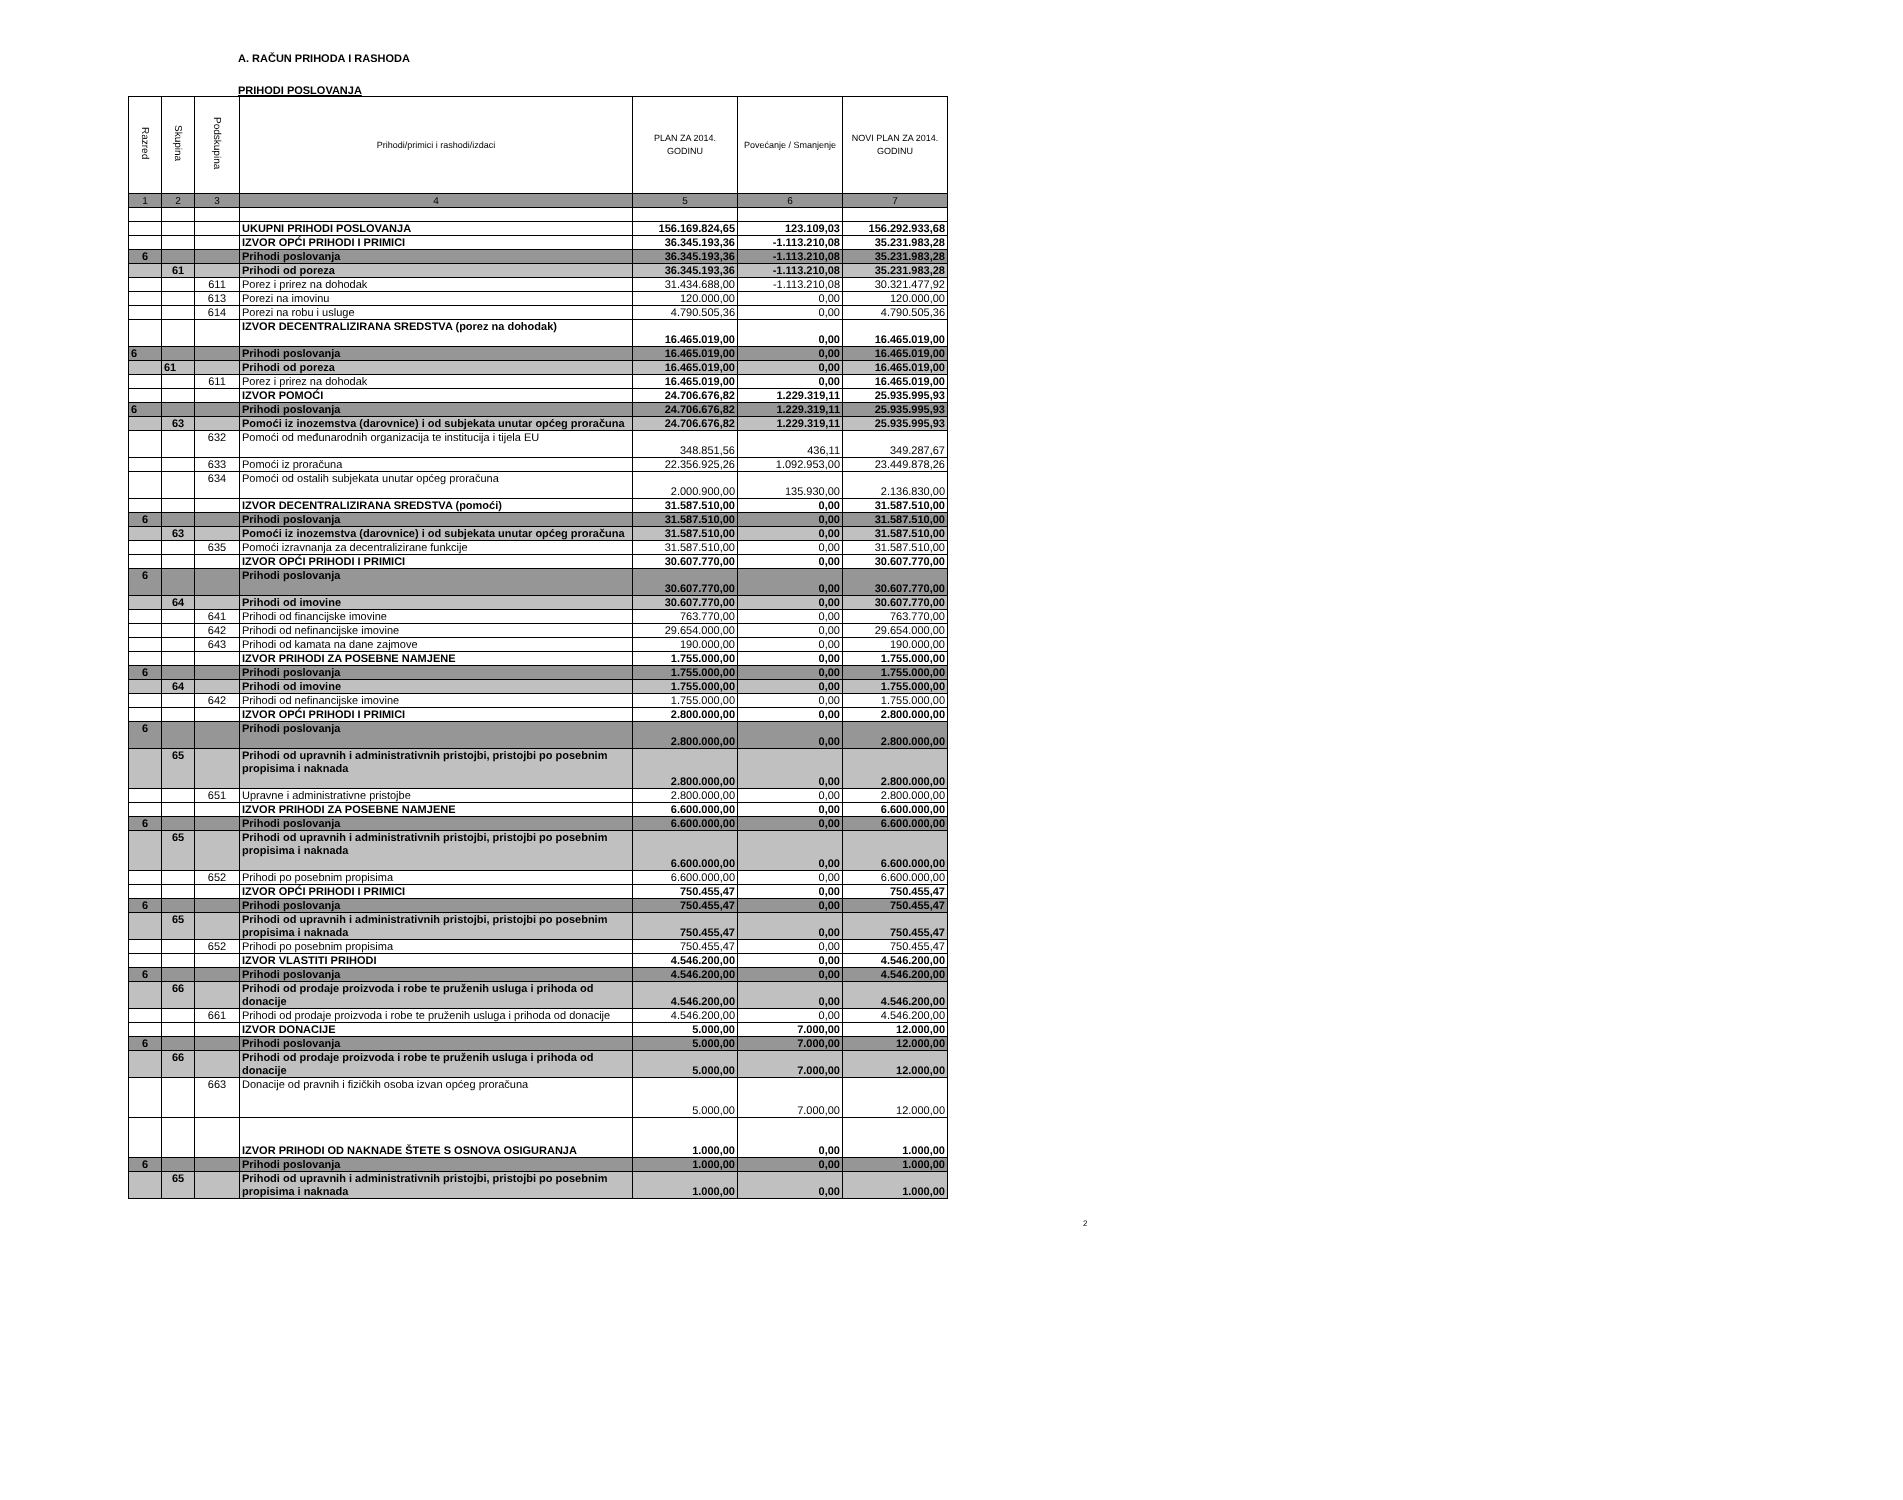A. RAČUN PRIHODA I RASHODA
PRIHODI POSLOVANJA
| Razred | Skupina | Podskupina | Prihodi/primici i rashodi/izdaci | PLAN ZA 2014. GODINU | Povećanje / Smanjenje | NOVI PLAN ZA 2014. GODINU |
| --- | --- | --- | --- | --- | --- | --- |
| 1 | 2 | 3 | 4 | 5 | 6 | 7 |
| | | | UKUPNI PRIHODI POSLOVANJA | 156.169.824,65 | 123.109,03 | 156.292.933,68 |
| | | | IZVOR OPĆI PRIHODI I PRIMICI | 36.345.193,36 | -1.113.210,08 | 35.231.983,28 |
| 6 | | | Prihodi poslovanja | 36.345.193,36 | -1.113.210,08 | 35.231.983,28 |
| | 61 | | Prihodi od poreza | 36.345.193,36 | -1.113.210,08 | 35.231.983,28 |
| | | 611 | Porez i prirez na dohodak | 31.434.688,00 | -1.113.210,08 | 30.321.477,92 |
| | | 613 | Porezi na imovinu | 120.000,00 | 0,00 | 120.000,00 |
| | | 614 | Porezi na robu i usluge | 4.790.505,36 | 0,00 | 4.790.505,36 |
| | | | IZVOR DECENTRALIZIRANA SREDSTVA (porez na dohodak) | 16.465.019,00 | 0,00 | 16.465.019,00 |
| 6 | | | Prihodi poslovanja | 16.465.019,00 | 0,00 | 16.465.019,00 |
| | 61 | | Prihodi od poreza | 16.465.019,00 | 0,00 | 16.465.019,00 |
| | | 611 | Porez i prirez na dohodak | 16.465.019,00 | 0,00 | 16.465.019,00 |
| | | | IZVOR POMOĆI | 24.706.676,82 | 1.229.319,11 | 25.935.995,93 |
| 6 | | | Prihodi poslovanja | 24.706.676,82 | 1.229.319,11 | 25.935.995,93 |
| | 63 | | Pomoći iz inozemstva (darovnice) i od subjekata unutar općeg proračuna | 24.706.676,82 | 1.229.319,11 | 25.935.995,93 |
| | | 632 | Pomoći od međunarodnih organizacija te institucija i tijela EU | 348.851,56 | 436,11 | 349.287,67 |
| | | 633 | Pomoći iz proračuna | 22.356.925,26 | 1.092.953,00 | 23.449.878,26 |
| | | 634 | Pomoći od ostalih subjekata unutar općeg proračuna | 2.000.900,00 | 135.930,00 | 2.136.830,00 |
| | | | IZVOR DECENTRALIZIRANA SREDSTVA (pomoći) | 31.587.510,00 | 0,00 | 31.587.510,00 |
| 6 | | | Prihodi poslovanja | 31.587.510,00 | 0,00 | 31.587.510,00 |
| | 63 | | Pomoći iz inozemstva (darovnice) i od subjekata unutar općeg proračuna | 31.587.510,00 | 0,00 | 31.587.510,00 |
| | | 635 | Pomoći izravnanja za decentralizirane funkcije | 31.587.510,00 | 0,00 | 31.587.510,00 |
| | | | IZVOR OPĆI PRIHODI I PRIMICI | 30.607.770,00 | 0,00 | 30.607.770,00 |
| 6 | | | Prihodi poslovanja | 30.607.770,00 | 0,00 | 30.607.770,00 |
| | 64 | | Prihodi od imovine | 30.607.770,00 | 0,00 | 30.607.770,00 |
| | | 641 | Prihodi od financijske imovine | 763.770,00 | 0,00 | 763.770,00 |
| | | 642 | Prihodi od nefinancijske imovine | 29.654.000,00 | 0,00 | 29.654.000,00 |
| | | 643 | Prihodi od kamata na dane zajmove | 190.000,00 | 0,00 | 190.000,00 |
| | | | IZVOR PRIHODI ZA POSEBNE NAMJENE | 1.755.000,00 | 0,00 | 1.755.000,00 |
| 6 | | | Prihodi poslovanja | 1.755.000,00 | 0,00 | 1.755.000,00 |
| | 64 | | Prihodi od imovine | 1.755.000,00 | 0,00 | 1.755.000,00 |
| | | 642 | Prihodi od nefinancijske imovine | 1.755.000,00 | 0,00 | 1.755.000,00 |
| | | | IZVOR OPĆI PRIHODI I PRIMICI | 2.800.000,00 | 0,00 | 2.800.000,00 |
| 6 | | | Prihodi poslovanja | 2.800.000,00 | 0,00 | 2.800.000,00 |
| | 65 | | Prihodi od upravnih i administrativnih pristojbi, pristojbi po posebnim propisima i naknada | 2.800.000,00 | 0,00 | 2.800.000,00 |
| | | 651 | Upravne i administrativne pristojbe | 2.800.000,00 | 0,00 | 2.800.000,00 |
| | | | IZVOR PRIHODI ZA POSEBNE NAMJENE | 6.600.000,00 | 0,00 | 6.600.000,00 |
| 6 | | | Prihodi poslovanja | 6.600.000,00 | 0,00 | 6.600.000,00 |
| | 65 | | Prihodi od upravnih i administrativnih pristojbi, pristojbi po posebnim propisima i naknada | 6.600.000,00 | 0,00 | 6.600.000,00 |
| | | 652 | Prihodi po posebnim propisima | 6.600.000,00 | 0,00 | 6.600.000,00 |
| | | | IZVOR OPĆI PRIHODI I PRIMICI | 750.455,47 | 0,00 | 750.455,47 |
| 6 | | | Prihodi poslovanja | 750.455,47 | 0,00 | 750.455,47 |
| | 65 | | Prihodi od upravnih i administrativnih pristojbi, pristojbi po posebnim propisima i naknada | 750.455,47 | 0,00 | 750.455,47 |
| | | 652 | Prihodi po posebnim propisima | 750.455,47 | 0,00 | 750.455,47 |
| | | | IZVOR VLASTITI PRIHODI | 4.546.200,00 | 0,00 | 4.546.200,00 |
| 6 | | | Prihodi poslovanja | 4.546.200,00 | 0,00 | 4.546.200,00 |
| | 66 | | Prihodi od prodaje proizvoda i robe te pruženih usluga i prihoda od donacije | 4.546.200,00 | 0,00 | 4.546.200,00 |
| | | 661 | Prihodi od prodaje proizvoda i robe te pruženih usluga i prihoda od donacije | 4.546.200,00 | 0,00 | 4.546.200,00 |
| | | | IZVOR DONACIJE | 5.000,00 | 7.000,00 | 12.000,00 |
| 6 | | | Prihodi poslovanja | 5.000,00 | 7.000,00 | 12.000,00 |
| | 66 | | Prihodi od prodaje proizvoda i robe te pruženih usluga i prihoda od donacije | 5.000,00 | 7.000,00 | 12.000,00 |
| | | 663 | Donacije od pravnih i fizičkih osoba izvan općeg proračuna | 5.000,00 | 7.000,00 | 12.000,00 |
| | | | IZVOR PRIHODI OD NAKNADE ŠTETE S OSNOVA OSIGURANJA | 1.000,00 | 0,00 | 1.000,00 |
| 6 | | | Prihodi poslovanja | 1.000,00 | 0,00 | 1.000,00 |
| | 65 | | Prihodi od upravnih i administrativnih pristojbi, pristojbi po posebnim propisima i naknada | 1.000,00 | 0,00 | 1.000,00 |
2